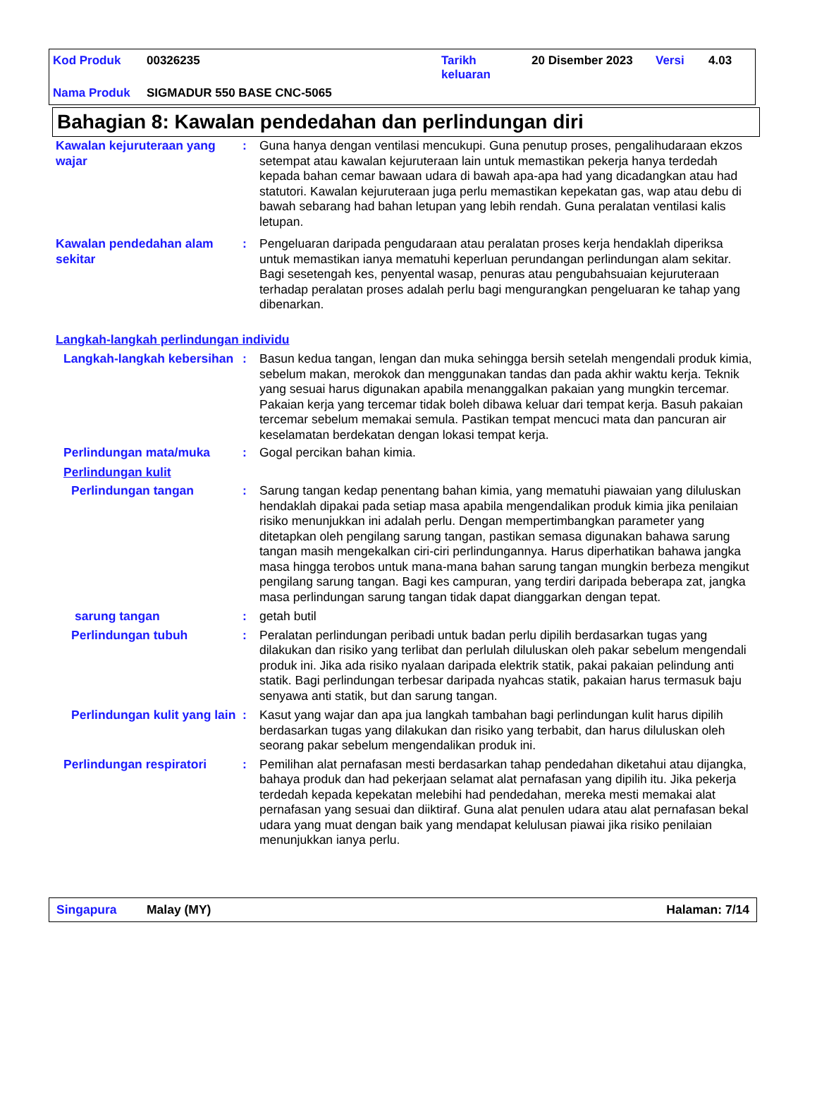Kod Produk 00326235 Tarikh
keluaran 20 Disember 2023 Versi 4.03
Nama Produk SIGMADUR 550 BASE CNC-5065
Bahagian 8: Kawalan pendedahan dan perlindungan diri
Kawalan kejuruteraan yang wajar
: Guna hanya dengan ventilasi mencukupi. Guna penutup proses, pengalihudaraan ekzos setempat atau kawalan kejuruteraan lain untuk memastikan pekerja hanya terdedah kepada bahan cemar bawaan udara di bawah apa-apa had yang dicadangkan atau had statutori. Kawalan kejuruteraan juga perlu memastikan kepekatan gas, wap atau debu di bawah sebarang had bahan letupan yang lebih rendah. Guna peralatan ventilasi kalis letupan.
Kawalan pendedahan alam sekitar
: Pengeluaran daripada pengudaraan atau peralatan proses kerja hendaklah diperiksa untuk memastikan ianya mematuhi keperluan perundangan perlindungan alam sekitar. Bagi sesetengah kes, penyental wasap, penuras atau pengubahsuaian kejuruteraan terhadap peralatan proses adalah perlu bagi mengurangkan pengeluaran ke tahap yang dibenarkan.
Langkah-langkah perlindungan individu
Langkah-langkah kebersihan
: Basun kedua tangan, lengan dan muka sehingga bersih setelah mengendali produk kimia, sebelum makan, merokok dan menggunakan tandas dan pada akhir waktu kerja. Teknik yang sesuai harus digunakan apabila menanggalkan pakaian yang mungkin tercemar. Pakaian kerja yang tercemar tidak boleh dibawa keluar dari tempat kerja. Basuh pakaian tercemar sebelum memakai semula. Pastikan tempat mencuci mata dan pancuran air keselamatan berdekatan dengan lokasi tempat kerja.
Perlindungan mata/muka : Gogal percikan bahan kimia.
Perlindungan kulit
Perlindungan tangan : Sarung tangan kedap penentang bahan kimia, yang mematuhi piawaian yang diluluskan hendaklah dipakai pada setiap masa apabila mengendalikan produk kimia jika penilaian risiko menunjukkan ini adalah perlu. Dengan mempertimbangkan parameter yang ditetapkan oleh pengilang sarung tangan, pastikan semasa digunakan bahawa sarung tangan masih mengekalkan ciri-ciri perlindungannya. Harus diperhatikan bahawa jangka masa hingga terobos untuk mana-mana bahan sarung tangan mungkin berbeza mengikut pengilang sarung tangan. Bagi kes campuran, yang terdiri daripada beberapa zat, jangka masa perlindungan sarung tangan tidak dapat dianggarkan dengan tepat.
sarung tangan : getah butil
Perlindungan tubuh : Peralatan perlindungan peribadi untuk badan perlu dipilih berdasarkan tugas yang dilakukan dan risiko yang terlibat dan perlulah diluluskan oleh pakar sebelum mengendali produk ini. Jika ada risiko nyalaan daripada elektrik statik, pakai pakaian pelindung anti statik. Bagi perlindungan terbesar daripada nyahcas statik, pakaian harus termasuk baju senyawa anti statik, but dan sarung tangan.
Perlindungan kulit yang lain
: Kasut yang wajar dan apa jua langkah tambahan bagi perlindungan kulit harus dipilih berdasarkan tugas yang dilakukan dan risiko yang terbabit, dan harus diluluskan oleh seorang pakar sebelum mengendalikan produk ini.
Perlindungan respiratori : Pemilihan alat pernafasan mesti berdasarkan tahap pendedahan diketahui atau dijangka, bahaya produk dan had pekerjaan selamat alat pernafasan yang dipilih itu. Jika pekerja terdedah kepada kepekatan melebihi had pendedahan, mereka mesti memakai alat pernafasan yang sesuai dan diiktiraf. Guna alat penulen udara atau alat pernafasan bekal udara yang muat dengan baik yang mendapat kelulusan piawai jika risiko penilaian menunjukkan ianya perlu.
Singapura Malay (MY) Halaman: 7/14